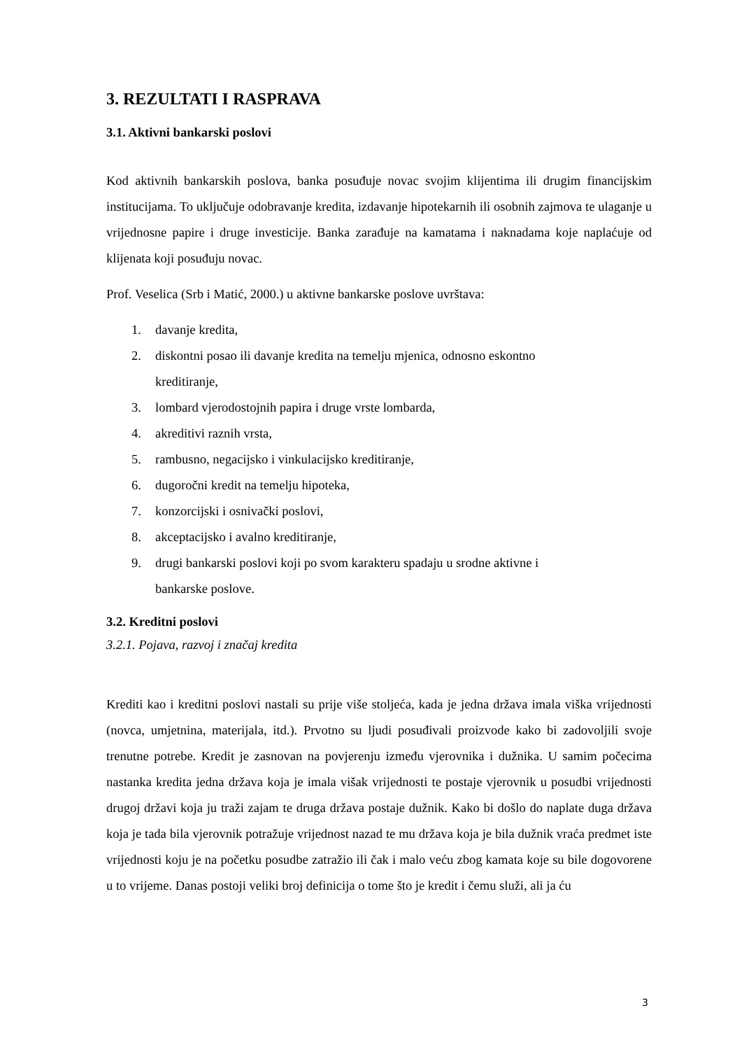3. REZULTATI I RASPRAVA
3.1. Aktivni bankarski poslovi
Kod aktivnih bankarskih poslova, banka posuđuje novac svojim klijentima ili drugim financijskim institucijama. To uključuje odobravanje kredita, izdavanje hipotekarnih ili osobnih zajmova te ulaganje u vrijednosne papire i druge investicije. Banka zarađuje na kamatama i naknadama koje naplaćuje od klijenata koji posuđuju novac.
Prof. Veselica (Srb i Matić, 2000.) u aktivne bankarske poslove uvrštava:
1. davanje kredita,
2. diskontni posao ili davanje kredita na temelju mjenica, odnosno eskontno kreditiranje,
3. lombard vjerodostojnih papira i druge vrste lombarda,
4. akreditivi raznih vrsta,
5. rambusno, negacijsko i vinkulacijsko kreditiranje,
6. dugoročni kredit na temelju hipoteka,
7. konzorcijski i osnivački poslovi,
8. akceptacijsko i avalno kreditiranje,
9. drugi bankarski poslovi koji po svom karakteru spadaju u srodne aktivne i bankarske poslove.
3.2. Kreditni poslovi
3.2.1. Pojava, razvoj i značaj kredita
Krediti kao i kreditni poslovi nastali su prije više stoljeća, kada je jedna država imala viška vrijednosti (novca, umjetnina, materijala, itd.). Prvotno su ljudi posuđivali proizvode kako bi zadovoljili svoje trenutne potrebe. Kredit je zasnovan na povjerenju između vjerovnika i dužnika. U samim počecima nastanka kredita jedna država koja je imala višak vrijednosti te postaje vjerovnik u posudbi vrijednosti drugoj državi koja ju traži zajam te druga država postaje dužnik. Kako bi došlo do naplate duga država koja je tada bila vjerovnik potražuje vrijednost nazad te mu država koja je bila dužnik vraća predmet iste vrijednosti koju je na početku posudbe zatražio ili čak i malo veću zbog kamata koje su bile dogovorene u to vrijeme. Danas postoji veliki broj definicija o tome što je kredit i čemu služi, ali ja ću
3